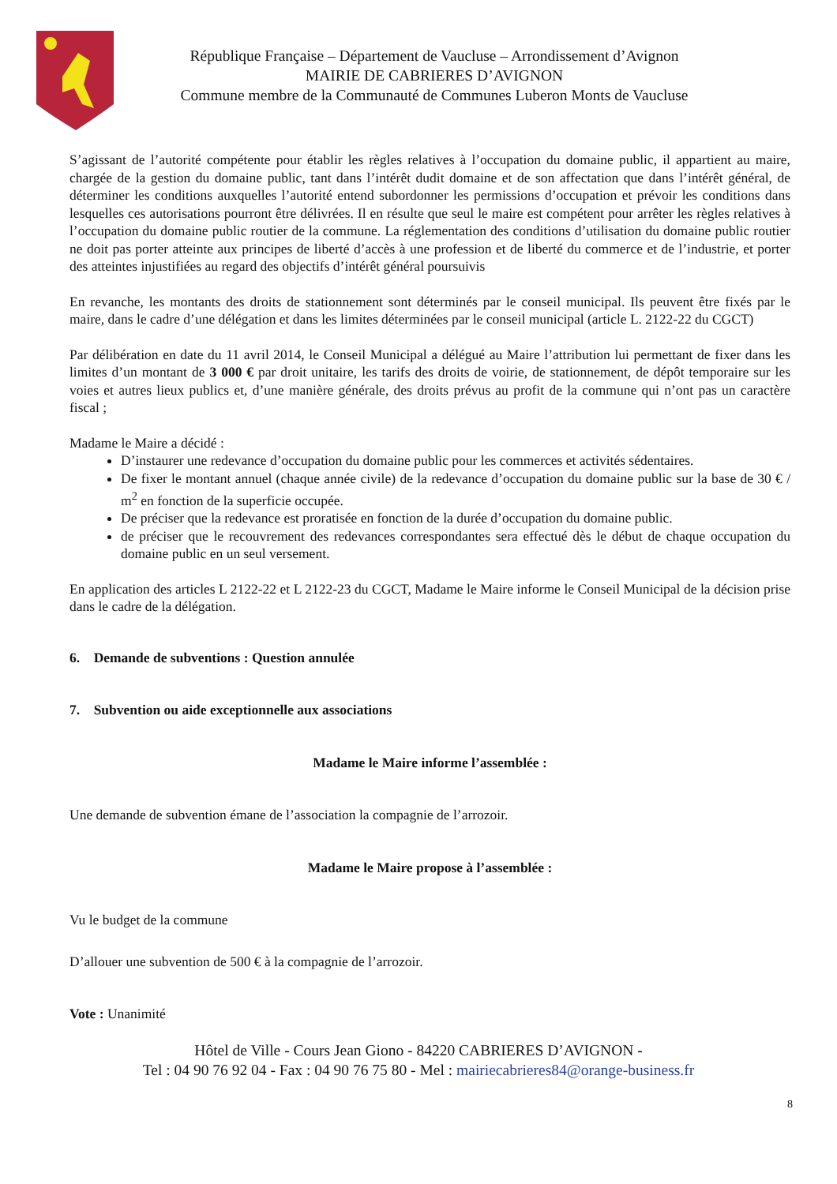République Française – Département de Vaucluse – Arrondissement d’Avignon
MAIRIE DE CABRIERES D’AVIGNON
Commune membre de la Communauté de Communes Luberon Monts de Vaucluse
S’agissant de l’autorité compétente pour établir les règles relatives à l’occupation du domaine public, il appartient au maire, chargée de la gestion du domaine public, tant dans l’intérêt dudit domaine et de son affectation que dans l’intérêt général, de déterminer les conditions auxquelles l’autorité entend subordonner les permissions d’occupation et prévoir les conditions dans lesquelles ces autorisations pourront être délivrées. Il en résulte que seul le maire est compétent pour arrêter les règles relatives à l’occupation du domaine public routier de la commune. La réglementation des conditions d’utilisation du domaine public routier ne doit pas porter atteinte aux principes de liberté d’accès à une profession et de liberté du commerce et de l’industrie, et porter des atteintes injustifiées au regard des objectifs d’intérêt général poursuivis
En revanche, les montants des droits de stationnement sont déterminés par le conseil municipal. Ils peuvent être fixés par le maire, dans le cadre d’une délégation et dans les limites déterminées par le conseil municipal (article L. 2122-22 du CGCT)
Par délibération en date du 11 avril 2014, le Conseil Municipal a délégué au Maire l’attribution lui permettant de fixer dans les limites d’un montant de 3 000 € par droit unitaire, les tarifs des droits de voirie, de stationnement, de dépôt temporaire sur les voies et autres lieux publics et, d’une manière générale, des droits prévus au profit de la commune qui n’ont pas un caractère fiscal ;
Madame le Maire a décidé :
D’instaurer une redevance d’occupation du domaine public pour les commerces et activités sédentaires.
De fixer le montant annuel (chaque année civile) de la redevance d’occupation du domaine public sur la base de 30 € / m<sup>2</sup> en fonction de la superficie occupée.
De préciser que la redevance est proratisée en fonction de la durée d’occupation du domaine public.
de préciser que le recouvrement des redevances correspondantes sera effectué dès le début de chaque occupation du domaine public en un seul versement.
En application des articles L 2122-22 et L 2122-23 du CGCT, Madame le Maire informe le Conseil Municipal de la décision prise dans le cadre de la délégation.
6. Demande de subventions : Question annulée
7. Subvention ou aide exceptionnelle aux associations
Madame le Maire informe l’assemblée :
Une demande de subvention émane de l’association la compagnie de l’arrozoir.
Madame le Maire propose à l’assemblée :
Vu le budget de la commune
D’allouer une subvention de 500 € à la compagnie de l’arrozoir.
Vote : Unanimité
Hôtel de Ville - Cours Jean Giono - 84220 CABRIERES D’AVIGNON -
Tel : 04 90 76 92 04 - Fax : 04 90 76 75 80 - Mel : mairiecabrieres84@orange-business.fr
8